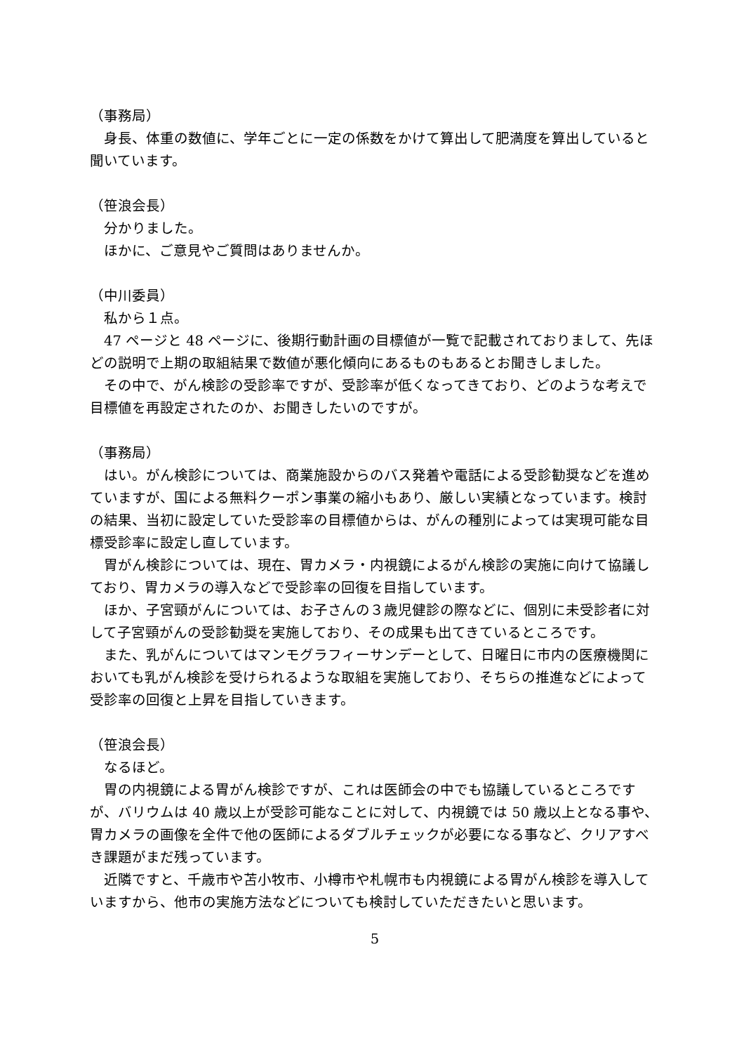（事務局）
　身長、体重の数値に、学年ごとに一定の係数をかけて算出して肥満度を算出していると聞いています。
（笹浪会長）
　分かりました。
　ほかに、ご意見やご質問はありませんか。
（中川委員）
　私から１点。
　47 ページと 48 ページに、後期行動計画の目標値が一覧で記載されておりまして、先ほどの説明で上期の取組結果で数値が悪化傾向にあるものもあるとお聞きしました。
　その中で、がん検診の受診率ですが、受診率が低くなってきており、どのような考えで目標値を再設定されたのか、お聞きしたいのですが。
（事務局）
　はい。がん検診については、商業施設からのバス発着や電話による受診勧奨などを進めていますが、国による無料クーポン事業の縮小もあり、厳しい実績となっています。検討の結果、当初に設定していた受診率の目標値からは、がんの種別によっては実現可能な目標受診率に設定し直しています。
　胃がん検診については、現在、胃カメラ・内視鏡によるがん検診の実施に向けて協議しており、胃カメラの導入などで受診率の回復を目指しています。
　ほか、子宮頸がんについては、お子さんの３歳児健診の際などに、個別に未受診者に対して子宮頸がんの受診勧奨を実施しており、その成果も出てきているところです。
　また、乳がんについてはマンモグラフィーサンデーとして、日曜日に市内の医療機関においても乳がん検診を受けられるような取組を実施しており、そちらの推進などによって受診率の回復と上昇を目指していきます。
（笹浪会長）
　なるほど。
　胃の内視鏡による胃がん検診ですが、これは医師会の中でも協議しているところですが、バリウムは 40 歳以上が受診可能なことに対して、内視鏡では 50 歳以上となる事や、胃カメラの画像を全件で他の医師によるダブルチェックが必要になる事など、クリアすべき課題がまだ残っています。
　近隣ですと、千歳市や苫小牧市、小樽市や札幌市も内視鏡による胃がん検診を導入していますから、他市の実施方法などについても検討していただきたいと思います。
5